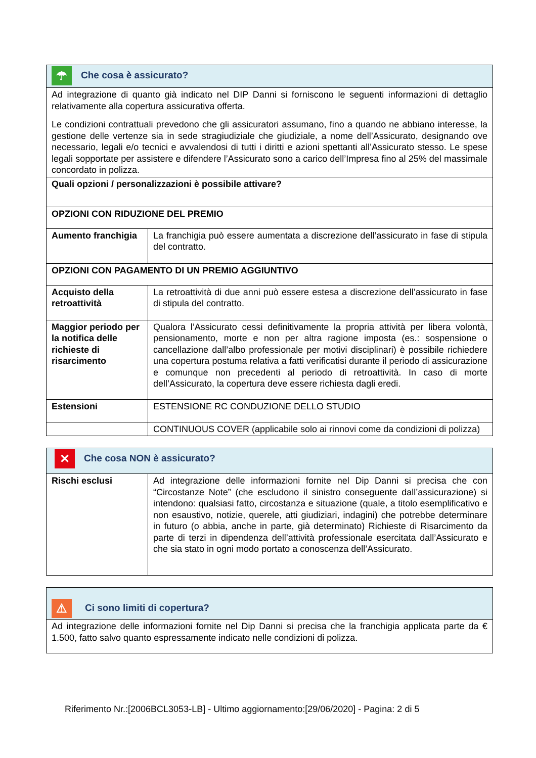| ☂ Che cosa è assicurato? | |
| Ad integrazione di quanto già indicato nel DIP Danni si forniscono le seguenti informazioni di dettaglio relativamente alla copertura assicurativa offerta. Le condizioni contrattuali prevedono che gli assicuratori assumano, fino a quando ne abbiano interesse, la gestione delle vertenze sia in sede stragiudiziale che giudiziale, a nome dell’Assicurato, designando ove necessario, legali e/o tecnici e avvalendosi di tutti i diritti e azioni spettanti all’Assicurato stesso. Le spese legali sopportate per assistere e difendere l’Assicurato sono a carico dell’Impresa fino al 25% del massimale concordato in polizza. | |
| Quali opzioni / personalizzazioni è possibile attivare? | |
| OPZIONI CON RIDUZIONE DEL PREMIO | |
| Aumento franchigia | La franchigia può essere aumentata a discrezione dell’assicurato in fase di stipula del contratto. |
| OPZIONI CON PAGAMENTO DI UN PREMIO AGGIUNTIVO | |
| Acquisto della retroattività | La retroattività di due anni può essere estesa a discrezione dell’assicurato in fase di stipula del contratto. |
| Maggior periodo per la notifica delle richieste di risarcimento | Qualora l’Assicurato cessi definitivamente la propria attività per libera volontà, pensionamento, morte e non per altra ragione imposta (es.: sospensione o cancellazione dall’albo professionale per motivi disciplinari) è possibile richiedere una copertura postuma relativa a fatti verificatisi durante il periodo di assicurazione e comunque non precedenti al periodo di retroattività. In caso di morte dell’Assicurato, la copertura deve essere richiesta dagli eredi. |
| Estensioni | ESTENSIONE RC CONDUZIONE DELLO STUDIO |
| | CONTINUOUS COVER (applicabile solo ai rinnovi come da condizioni di polizza) |
| ✕ Che cosa NON è assicurato? | |
| Rischi esclusi | Ad integrazione delle informazioni fornite nel Dip Danni si precisa che con “Circostanze Note” (che escludono il sinistro conseguente dall’assicurazione) si intendono: qualsiasi fatto, circostanza e situazione (quale, a titolo esemplificativo e non esaustivo, notizie, querele, atti giudiziari, indagini) che potrebbe determinare in futuro (o abbia, anche in parte, già determinato) Richieste di Risarcimento da parte di terzi in dipendenza dell’attività professionale esercitata dall’Assicurato e che sia stato in ogni modo portato a conoscenza dell’Assicurato. |
| ⚠ Ci sono limiti di copertura? |
| Ad integrazione delle informazioni fornite nel Dip Danni si precisa che la franchigia applicata parte da € 1.500, fatto salvo quanto espressamente indicato nelle condizioni di polizza. |
Riferimento Nr.:[2006BCL3053-LB] - Ultimo aggiornamento:[29/06/2020] - Pagina: 2 di 5